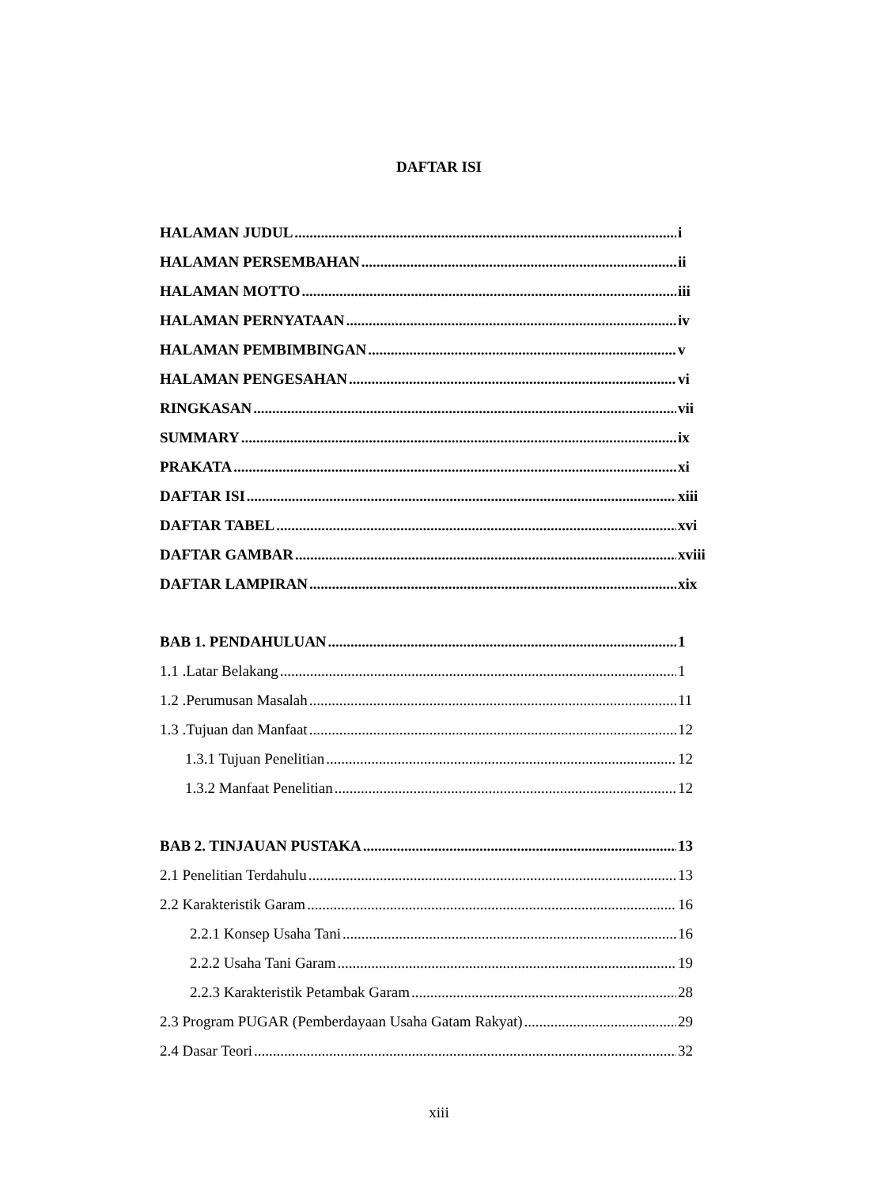DAFTAR ISI
HALAMAN JUDUL i
HALAMAN PERSEMBAHAN ii
HALAMAN MOTTO iii
HALAMAN PERNYATAAN iv
HALAMAN PEMBIMBINGAN v
HALAMAN PENGESAHAN vi
RINGKASAN vii
SUMMARY ix
PRAKATA xi
DAFTAR ISI xiii
DAFTAR TABEL xvi
DAFTAR GAMBAR xviii
DAFTAR LAMPIRAN xix
BAB 1. PENDAHULUAN 1
1.1 .Latar Belakang 1
1.2 .Perumusan Masalah 11
1.3 .Tujuan dan Manfaat 12
1.3.1 Tujuan Penelitian 12
1.3.2 Manfaat Penelitian 12
BAB 2. TINJAUAN PUSTAKA 13
2.1 Penelitian Terdahulu 13
2.2 Karakteristik Garam 16
2.2.1 Konsep Usaha Tani 16
2.2.2 Usaha Tani Garam 19
2.2.3 Karakteristik Petambak Garam 28
2.3 Program PUGAR (Pemberdayaan Usaha Gatam Rakyat) 29
2.4 Dasar Teori 32
xiii